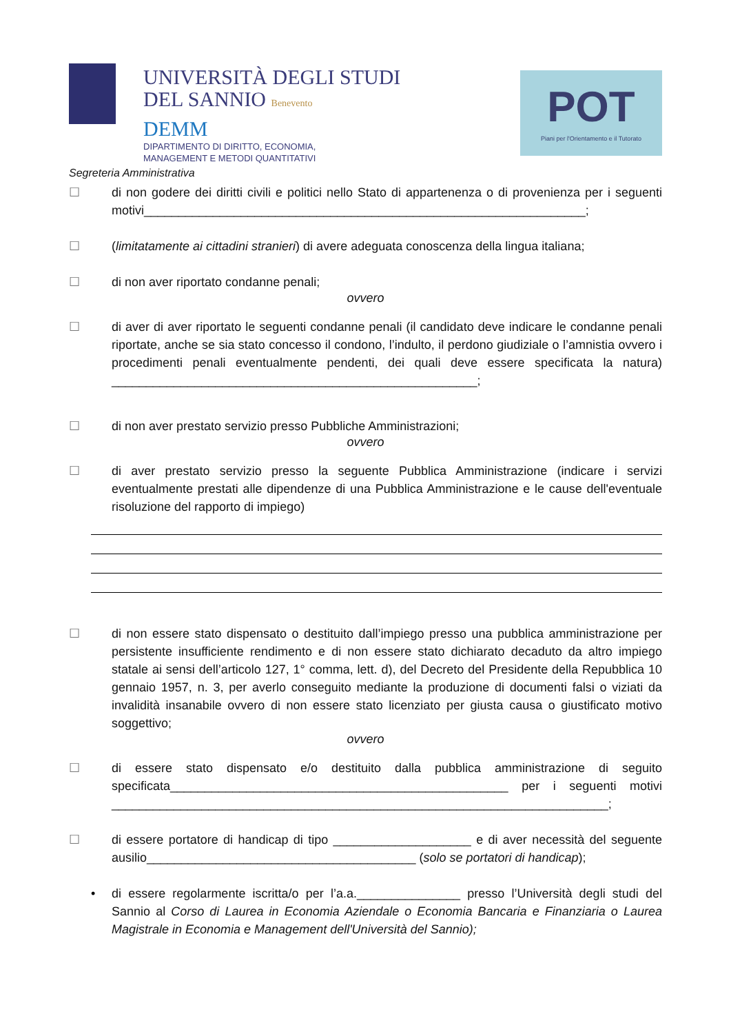UNIVERSITÀ DEGLI STUDI
DEL SANNIO Benevento
DEMM
DIPARTIMENTO DI DIRITTO, ECONOMIA,
MANAGEMENT E METODI QUANTITATIVI
POT
Piani per l'Orientamento e il Tutorato
Segreteria Amministrativa
☐ di non godere dei diritti civili e politici nello Stato di appartenenza o di provenienza per i seguenti motivi________________________________________________________________;
☐ (limitatamente ai cittadini stranieri) di avere adeguata conoscenza della lingua italiana;
☐ di non aver riportato condanne penali;
ovvero
☐ di aver di aver riportato le seguenti condanne penali (il candidato deve indicare le condanne penali riportate, anche se sia stato concesso il condono, l’indulto, il perdono giudiziale o l’amnistia ovvero i procedimenti penali eventualmente pendenti, dei quali deve essere specificata la natura) _____________________________________________________;
☐ di non aver prestato servizio presso Pubbliche Amministrazioni;
ovvero
☐ di aver prestato servizio presso la seguente Pubblica Amministrazione (indicare i servizi eventualmente prestati alle dipendenze di una Pubblica Amministrazione e le cause dell'eventuale risoluzione del rapporto di impiego)
☐ di non essere stato dispensato o destituito dall’impiego presso una pubblica amministrazione per persistente insufficiente rendimento e di non essere stato dichiarato decaduto da altro impiego statale ai sensi dell’articolo 127, 1° comma, lett. d), del Decreto del Presidente della Repubblica 10 gennaio 1957, n. 3, per averlo conseguito mediante la produzione di documenti falsi o viziati da invalidità insanabile ovvero di non essere stato licenziato per giusta causa o giustificato motivo soggettivo;
ovvero
☐ di essere stato dispensato e/o destituito dalla pubblica amministrazione di seguito specificata_________________________________________________ per i seguenti motivi ________________________________________________________________________;
☐ di essere portatore di handicap di tipo ____________________ e di aver necessità del seguente ausilio_______________________________________ (solo se portatori di handicap);
• di essere regolarmente iscritta/o per l’a.a._______________ presso l’Università degli studi del Sannio al Corso di Laurea in Economia Aziendale o Economia Bancaria e Finanziaria o Laurea Magistrale in Economia e Management dell'Università del Sannio);